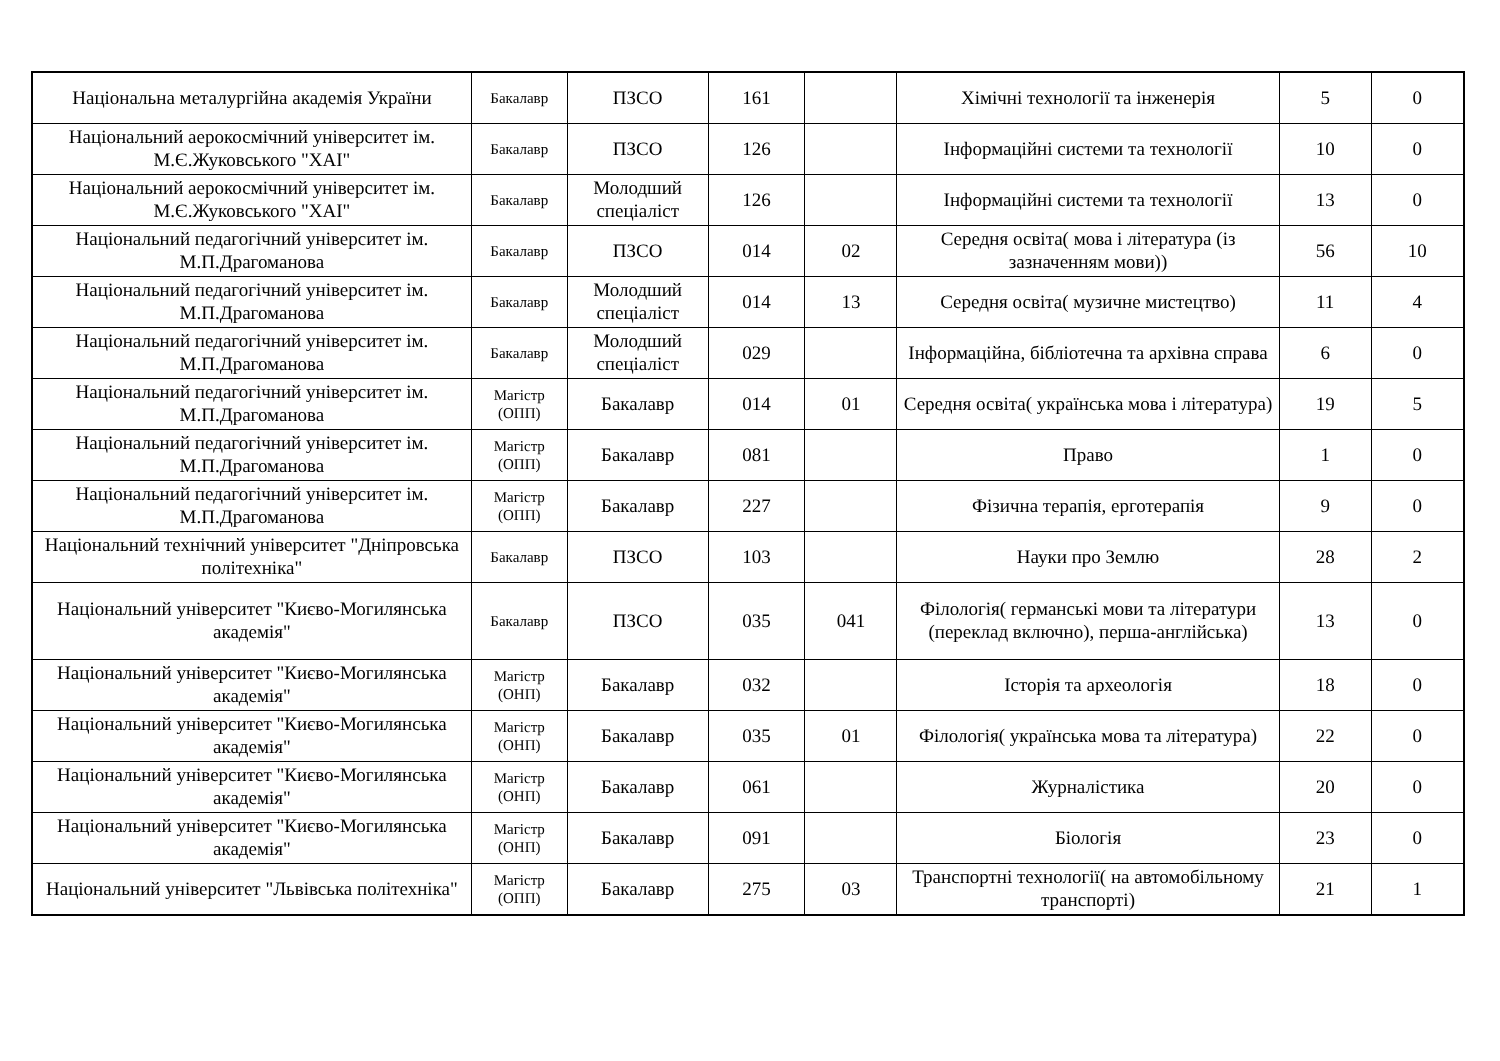| Національна металургійна академія України | Бакалавр | ПЗСО | 161 | | Хімічні технології та інженерія | 5 | 0 |
| Національний аерокосмічний університет ім. М.Є.Жуковського "ХАІ" | Бакалавр | ПЗСО | 126 | | Інформаційні системи та технології | 10 | 0 |
| Національний аерокосмічний університет ім. М.Є.Жуковського "ХАІ" | Бакалавр | Молодший спеціаліст | 126 | | Інформаційні системи та технології | 13 | 0 |
| Національний педагогічний університет ім. М.П.Драгоманова | Бакалавр | ПЗСО | 014 | 02 | Середня освіта( мова і література (із зазначенням мови)) | 56 | 10 |
| Національний педагогічний університет ім. М.П.Драгоманова | Бакалавр | Молодший спеціаліст | 014 | 13 | Середня освіта( музичне мистецтво) | 11 | 4 |
| Національний педагогічний університет ім. М.П.Драгоманова | Бакалавр | Молодший спеціаліст | 029 | | Інформаційна, бібліотечна та архівна справа | 6 | 0 |
| Національний педагогічний університет ім. М.П.Драгоманова | Магістр (ОПП) | Бакалавр | 014 | 01 | Середня освіта( українська мова і література) | 19 | 5 |
| Національний педагогічний університет ім. М.П.Драгоманова | Магістр (ОПП) | Бакалавр | 081 | | Право | 1 | 0 |
| Національний педагогічний університет ім. М.П.Драгоманова | Магістр (ОПП) | Бакалавр | 227 | | Фізична терапія, ерготерапія | 9 | 0 |
| Національний технічний університет "Дніпровська політехніка" | Бакалавр | ПЗСО | 103 | | Науки про Землю | 28 | 2 |
| Національний університет "Києво-Могилянська академія" | Бакалавр | ПЗСО | 035 | 041 | Філологія( германські мови та літератури (переклад включно), перша-англійська) | 13 | 0 |
| Національний університет "Києво-Могилянська академія" | Магістр (ОНП) | Бакалавр | 032 | | Історія та археологія | 18 | 0 |
| Національний університет "Києво-Могилянська академія" | Магістр (ОНП) | Бакалавр | 035 | 01 | Філологія( українська мова та література) | 22 | 0 |
| Національний університет "Києво-Могилянська академія" | Магістр (ОНП) | Бакалавр | 061 | | Журналістика | 20 | 0 |
| Національний університет "Києво-Могилянська академія" | Магістр (ОНП) | Бакалавр | 091 | | Біологія | 23 | 0 |
| Національний університет "Львівська політехніка" | Магістр (ОПП) | Бакалавр | 275 | 03 | Транспортні технології( на автомобільному транспорті) | 21 | 1 |